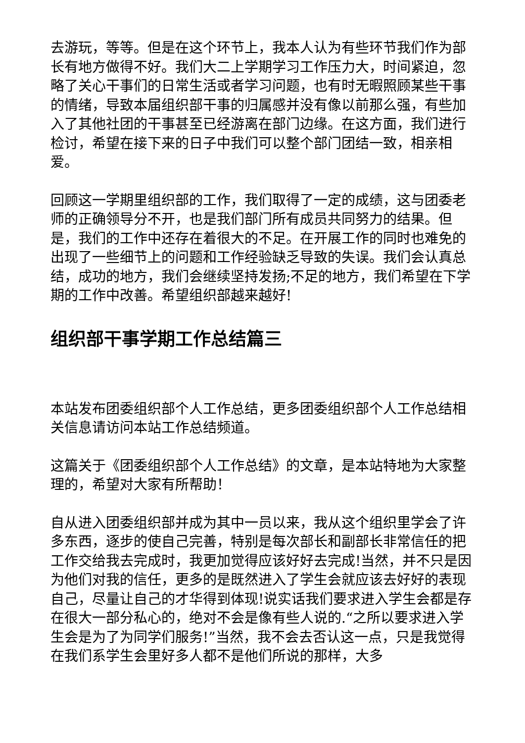去游玩，等等。但是在这个环节上，我本人认为有些环节我们作为部长有地方做得不好。我们大二上学期学习工作压力大，时间紧迫，忽略了关心干事们的日常生活或者学习问题，也有时无暇照顾某些干事的情绪，导致本届组织部干事的归属感并没有像以前那么强，有些加入了其他社团的干事甚至已经游离在部门边缘。在这方面，我们进行检讨，希望在接下来的日子中我们可以整个部门团结一致，相亲相爱。
回顾这一学期里组织部的工作，我们取得了一定的成绩，这与团委老师的正确领导分不开，也是我们部门所有成员共同努力的结果。但是，我们的工作中还存在着很大的不足。在开展工作的同时也难免的出现了一些细节上的问题和工作经验缺乏导致的失误。我们会认真总结，成功的地方，我们会继续坚持发扬;不足的地方，我们希望在下学期的工作中改善。希望组织部越来越好!
组织部干事学期工作总结篇三
本站发布团委组织部个人工作总结，更多团委组织部个人工作总结相关信息请访问本站工作总结频道。
这篇关于《团委组织部个人工作总结》的文章，是本站特地为大家整理的，希望对大家有所帮助！
自从进入团委组织部并成为其中一员以来，我从这个组织里学会了许多东西，逐步的使自己完善，特别是每次部长和副部长非常信任的把工作交给我去完成时，我更加觉得应该好好去完成!当然，并不只是因为他们对我的信任，更多的是既然进入了学生会就应该去好好的表现自己，尽量让自己的才华得到体现!说实话我们要求进入学生会都是存在很大一部分私心的，绝对不会是像有些人说的.“之所以要求进入学生会是为了为同学们服务!”当然，我不会去否认这一点，只是我觉得在我们系学生会里好多人都不是他们所说的那样，大多